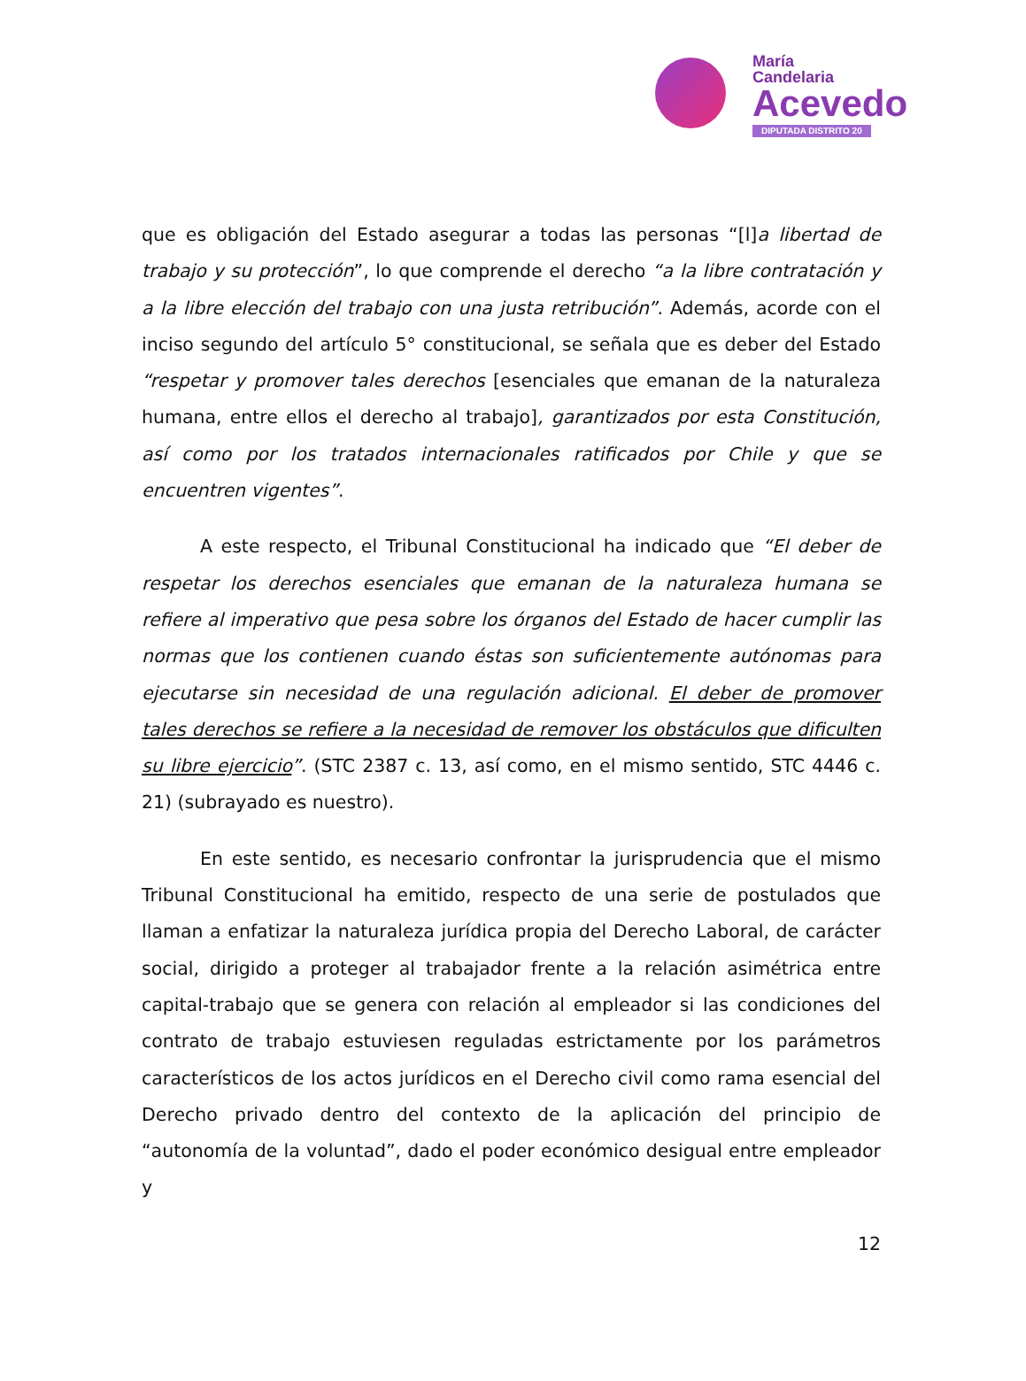María
Candelaria
Acevedo
DIPUTADA DISTRITO 20
que es obligación del Estado asegurar a todas las personas “[l]a libertad de trabajo y su protección”, lo que comprende el derecho “a la libre contratación y a la libre elección del trabajo con una justa retribución”. Además, acorde con el inciso segundo del artículo 5° constitucional, se señala que es deber del Estado “respetar y promover tales derechos [esenciales que emanan de la naturaleza humana, entre ellos el derecho al trabajo], garantizados por esta Constitución, así como por los tratados internacionales ratificados por Chile y que se encuentren vigentes”.
A este respecto, el Tribunal Constitucional ha indicado que “El deber de respetar los derechos esenciales que emanan de la naturaleza humana se refiere al imperativo que pesa sobre los órganos del Estado de hacer cumplir las normas que los contienen cuando éstas son suficientemente autónomas para ejecutarse sin necesidad de una regulación adicional. El deber de promover tales derechos se refiere a la necesidad de remover los obstáculos que dificulten su libre ejercicio”. (STC 2387 c. 13, así como, en el mismo sentido, STC 4446 c. 21) (subrayado es nuestro).
En este sentido, es necesario confrontar la jurisprudencia que el mismo Tribunal Constitucional ha emitido, respecto de una serie de postulados que llaman a enfatizar la naturaleza jurídica propia del Derecho Laboral, de carácter social, dirigido a proteger al trabajador frente a la relación asimétrica entre capital-trabajo que se genera con relación al empleador si las condiciones del contrato de trabajo estuviesen reguladas estrictamente por los parámetros característicos de los actos jurídicos en el Derecho civil como rama esencial del Derecho privado dentro del contexto de la aplicación del principio de “autonomía de la voluntad”, dado el poder económico desigual entre empleador y
12